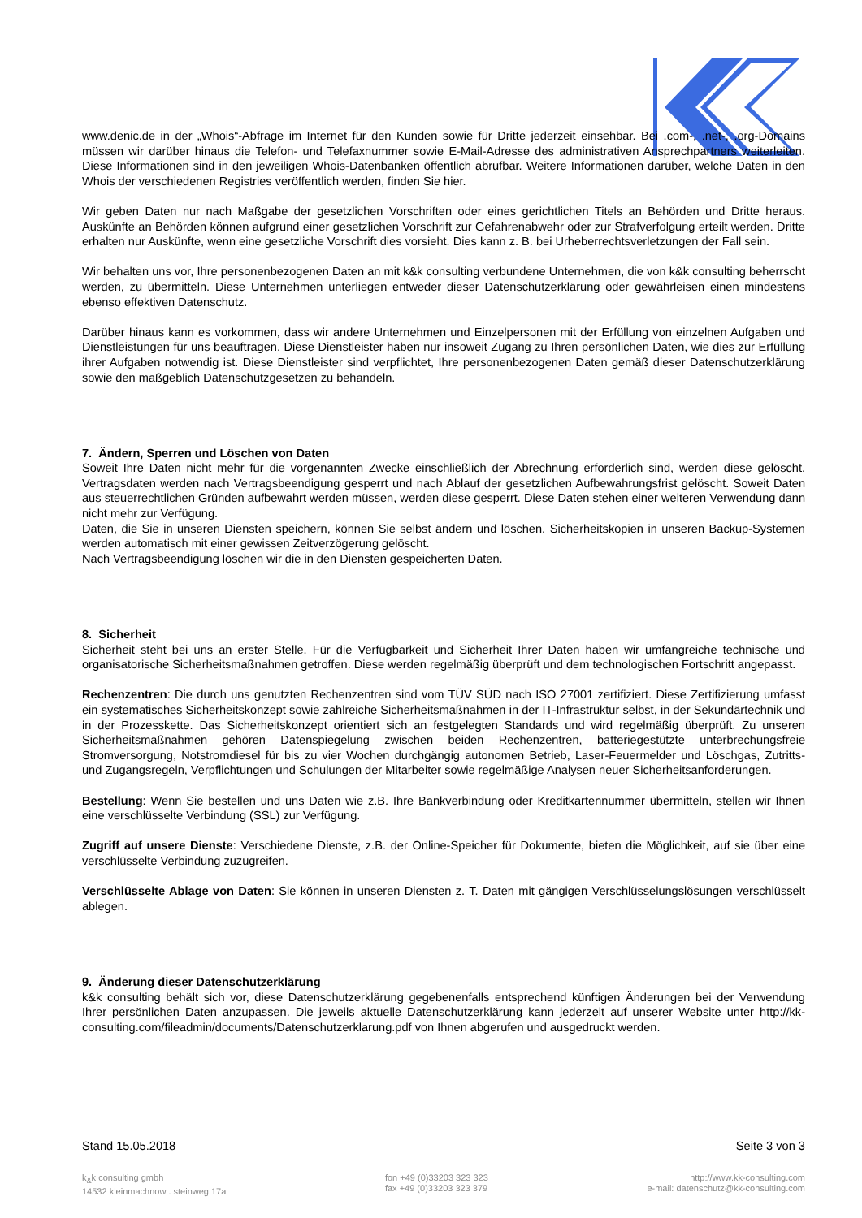www.denic.de in der „Whois“-Abfrage im Internet für den Kunden sowie für Dritte jederzeit einsehbar. Bei .com-, .net-, .org-Domains müssen wir darüber hinaus die Telefon- und Telefaxnummer sowie E-Mail-Adresse des administrativen Ansprechpartners weiterleiten. Diese Informationen sind in den jeweiligen Whois-Datenbanken öffentlich abrufbar. Weitere Informationen darüber, welche Daten in den Whois der verschiedenen Registries veröffentlich werden, finden Sie hier.
Wir geben Daten nur nach Maßgabe der gesetzlichen Vorschriften oder eines gerichtlichen Titels an Behörden und Dritte heraus. Auskünfte an Behörden können aufgrund einer gesetzlichen Vorschrift zur Gefahrenabwehr oder zur Strafverfolgung erteilt werden. Dritte erhalten nur Auskünfte, wenn eine gesetzliche Vorschrift dies vorsieht. Dies kann z. B. bei Urheberrechtsverletzungen der Fall sein.
Wir behalten uns vor, Ihre personenbezogenen Daten an mit k&k consulting verbundene Unternehmen, die von k&k consulting beherrscht werden, zu übermitteln. Diese Unternehmen unterliegen entweder dieser Datenschutzerklärung oder gewährleisen einen mindestens ebenso effektiven Datenschutz.
Darüber hinaus kann es vorkommen, dass wir andere Unternehmen und Einzelpersonen mit der Erfüllung von einzelnen Aufgaben und Dienstleistungen für uns beauftragen. Diese Dienstleister haben nur insoweit Zugang zu Ihren persönlichen Daten, wie dies zur Erfüllung ihrer Aufgaben notwendig ist. Diese Dienstleister sind verpflichtet, Ihre personenbezogenen Daten gemäß dieser Datenschutzerklärung sowie den maßgeblich Datenschutzgesetzen zu behandeln.
7. Ändern, Sperren und Löschen von Daten
Soweit Ihre Daten nicht mehr für die vorgenannten Zwecke einschließlich der Abrechnung erforderlich sind, werden diese gelöscht. Vertragsdaten werden nach Vertragsbeendigung gesperrt und nach Ablauf der gesetzlichen Aufbewahrungsfrist gelöscht. Soweit Daten aus steuerrechtlichen Gründen aufbewahrt werden müssen, werden diese gesperrt. Diese Daten stehen einer weiteren Verwendung dann nicht mehr zur Verfügung.
Daten, die Sie in unseren Diensten speichern, können Sie selbst ändern und löschen. Sicherheitskopien in unseren Backup-Systemen werden automatisch mit einer gewissen Zeitverzögerung gelöscht.
Nach Vertragsbeendigung löschen wir die in den Diensten gespeicherten Daten.
8. Sicherheit
Sicherheit steht bei uns an erster Stelle. Für die Verfügbarkeit und Sicherheit Ihrer Daten haben wir umfangreiche technische und organisatorische Sicherheitsmaßnahmen getroffen. Diese werden regelmäßig überprüft und dem technologischen Fortschritt angepasst.
Rechenzentren: Die durch uns genutzten Rechenzentren sind vom TÜV SÜD nach ISO 27001 zertifiziert. Diese Zertifizierung umfasst ein systematisches Sicherheitskonzept sowie zahlreiche Sicherheitsmaßnahmen in der IT-Infrastruktur selbst, in der Sekundärtechnik und in der Prozesskette. Das Sicherheitskonzept orientiert sich an festgelegten Standards und wird regelmäßig überprüft. Zu unseren Sicherheitsmaßnahmen gehören Datenspiegelung zwischen beiden Rechenzentren, batteriegestützte unterbrechungsfreie Stromversorgung, Notstromdiesel für bis zu vier Wochen durchgängig autonomen Betrieb, Laser-Feuermelder und Löschgas, Zutritts- und Zugangsregeln, Verpflichtungen und Schulungen der Mitarbeiter sowie regelmäßige Analysen neuer Sicherheitsanforderungen.
Bestellung: Wenn Sie bestellen und uns Daten wie z.B. Ihre Bankverbindung oder Kreditkartennummer übermitteln, stellen wir Ihnen eine verschlüsselte Verbindung (SSL) zur Verfügung.
Zugriff auf unsere Dienste: Verschiedene Dienste, z.B. der Online-Speicher für Dokumente, bieten die Möglichkeit, auf sie über eine verschlüsselte Verbindung zuzugreifen.
Verschlüsselte Ablage von Daten: Sie können in unseren Diensten z. T. Daten mit gängigen Verschlüsselungslösungen verschlüsselt ablegen.
9. Änderung dieser Datenschutzerklärung
k&k consulting behält sich vor, diese Datenschutzerklärung gegebenenfalls entsprechend künftigen Änderungen bei der Verwendung Ihrer persönlichen Daten anzupassen. Die jeweils aktuelle Datenschutzerklärung kann jederzeit auf unserer Website unter http://kk-consulting.com/fileadmin/documents/Datenschutzerklarung.pdf von Ihnen abgerufen und ausgedruckt werden.
Stand 15.05.2018 Seite 3 von 3
k<sub>&</sub>k consulting gmbh
14532 kleinmachnow . steinweg 17a
fon +49 (0)33203 323 323
fax +49 (0)33203 323 379
http://www.kk-consulting.com
e-mail: datenschutz@kk-consulting.com